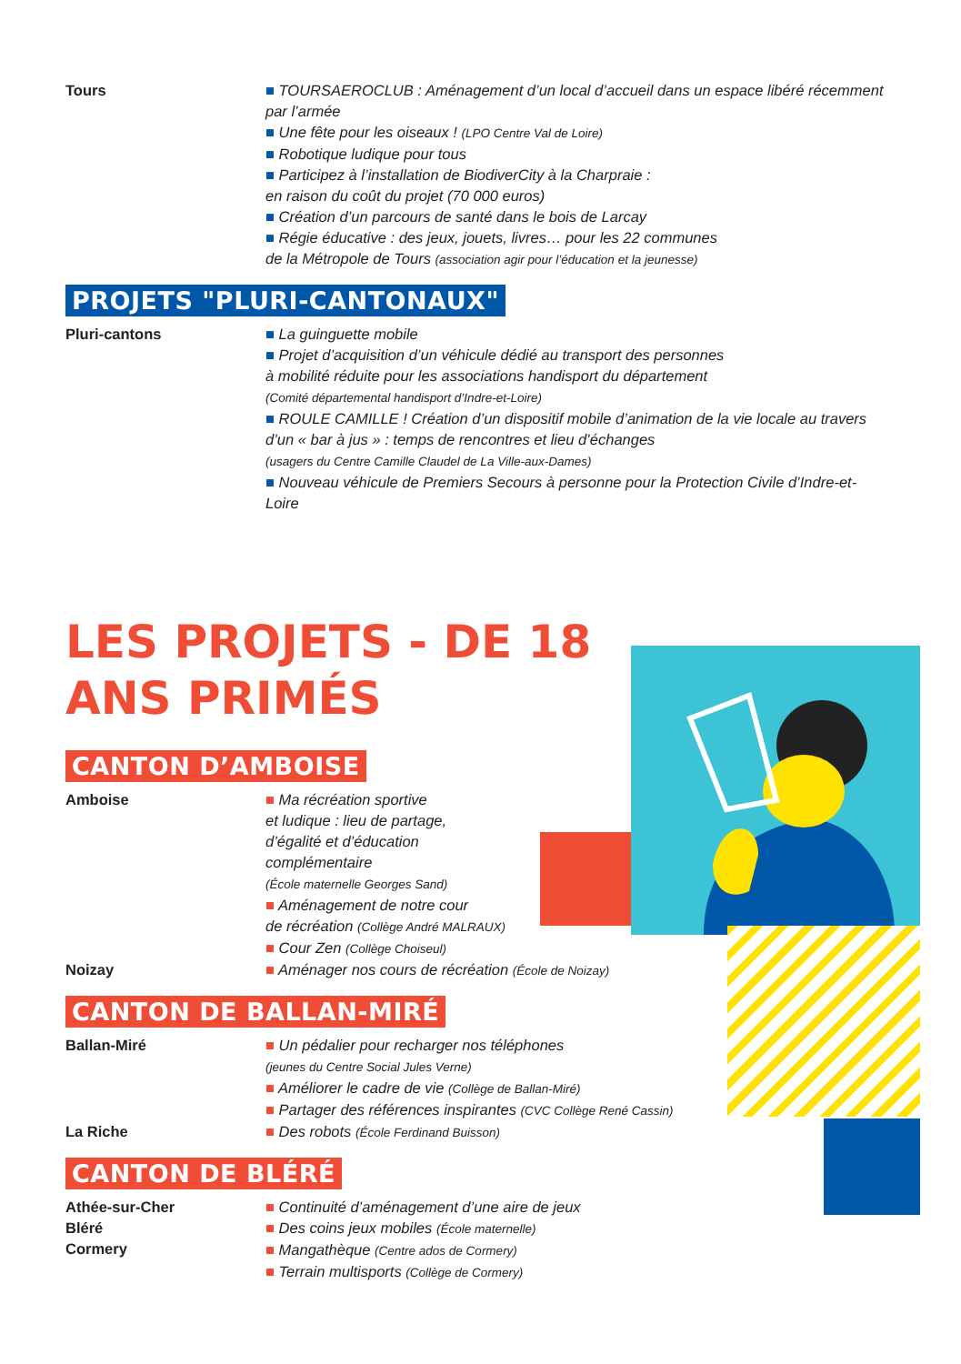Tours ■ TOURSAEROCLUB : Aménagement d’un local d’accueil dans un espace libéré récemment par l’armée
■ Une fête pour les oiseaux ! (LPO Centre Val de Loire)
■ Robotique ludique pour tous
■ Participez à l’installation de BiodiverCity à la Charpraie :
en raison du coût du projet (70 000 euros)
■ Création d’un parcours de santé dans le bois de Larcay
■ Régie éducative : des jeux, jouets, livres… pour les 22 communes
de la Métropole de Tours (association agir pour l’éducation et la jeunesse)
PROJETS "PLURI-CANTONAUX"
Pluri-cantons ■ La guinguette mobile
■ Projet d’acquisition d’un véhicule dédié au transport des personnes
à mobilité réduite pour les associations handisport du département
(Comité départemental handisport d’Indre-et-Loire)
■ ROULE CAMILLE ! Création d’un dispositif mobile d’animation de la vie locale au travers d’un « bar à jus » : temps de rencontres et lieu d’échanges
(usagers du Centre Camille Claudel de La Ville-aux-Dames)
■ Nouveau véhicule de Premiers Secours à personne pour la Protection Civile d’Indre-et-Loire
LES PROJETS - DE 18 ANS PRIMÉS
CANTON D’AMBOISE
Amboise ■ Ma récréation sportive
et ludique : lieu de partage,
d’égalité et d’éducation
complémentaire
(École maternelle Georges Sand)
■ Aménagement de notre cour
de récréation (Collège André MALRAUX)
■ Cour Zen (Collège Choiseul)
Noizay ■ Aménager nos cours de récréation (École de Noizay)
CANTON DE BALLAN-MIRÉ
Ballan-Miré ■ Un pédalier pour recharger nos téléphones
(jeunes du Centre Social Jules Verne)
■ Améliorer le cadre de vie (Collège de Ballan-Miré)
■ Partager des références inspirantes (CVC Collège René Cassin)
La Riche ■ Des robots (École Ferdinand Buisson)
CANTON DE BLÉRÉ
Athée-sur-Cher
Bléré
Cormery
■ Continuité d’aménagement d’une aire de jeux
■ Des coins jeux mobiles (École maternelle)
■ Mangathèque (Centre ados de Cormery)
■ Terrain multisports (Collège de Cormery)